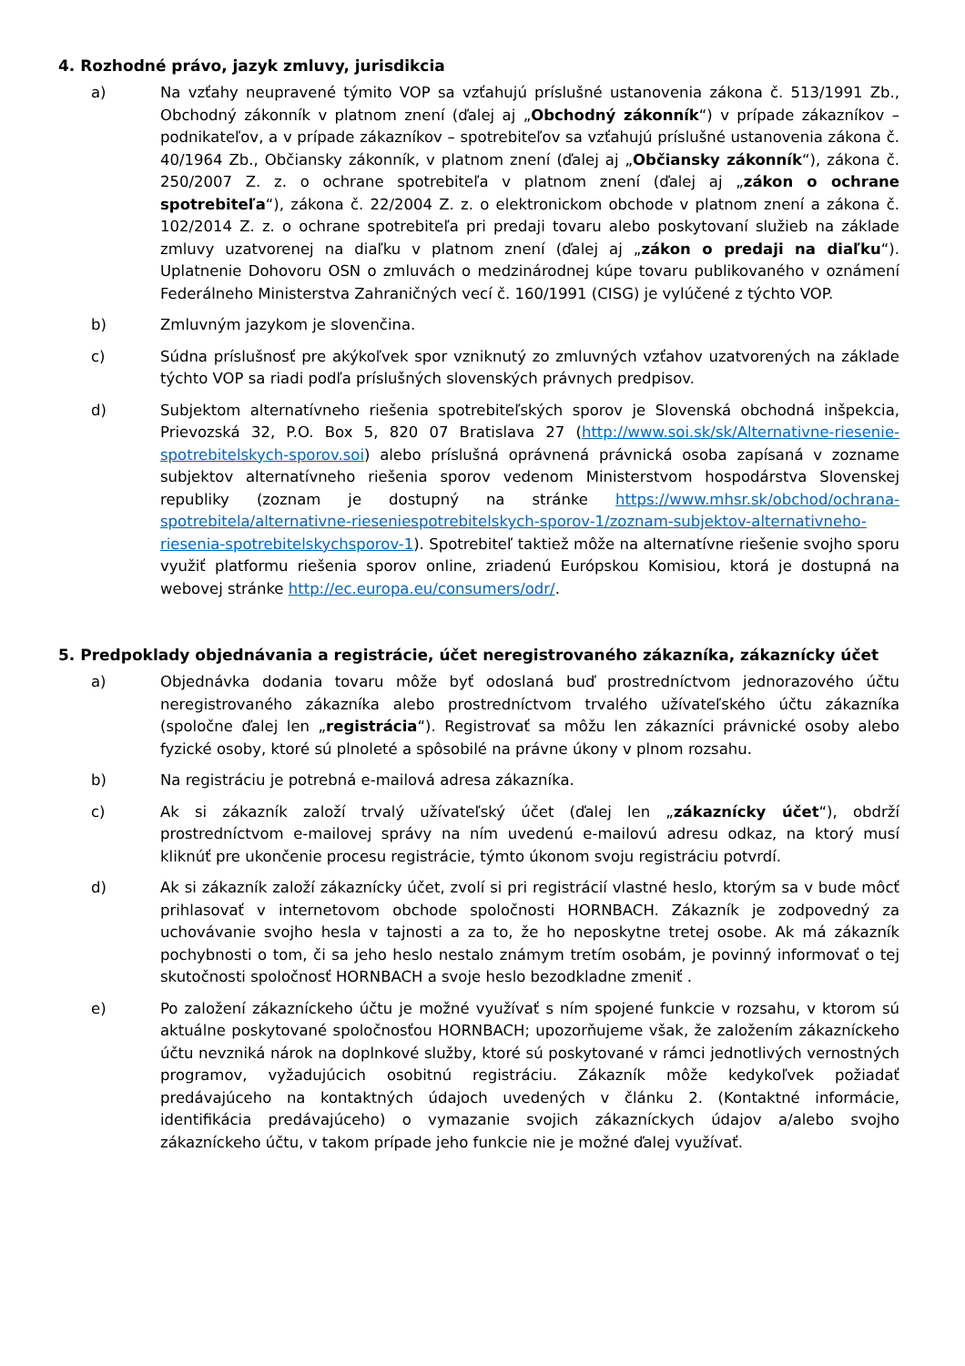4. Rozhodné právo, jazyk zmluvy, jurisdikcia
a) Na vzťahy neupravené týmito VOP sa vzťahujú príslušné ustanovenia zákona č. 513/1991 Zb., Obchodný zákonník v platnom znení (ďalej aj „Obchodný zákonník“) v prípade zákazníkov – podnikateľov, a v prípade zákazníkov – spotrebiteľov sa vzťahujú príslušné ustanovenia zákona č. 40/1964 Zb., Občiansky zákonník, v platnom znení (ďalej aj „Občiansky zákonník“), zákona č. 250/2007 Z. z. o ochrane spotrebiteľa v platnom znení (ďalej aj „zákon o ochrane spotrebiteľa“), zákona č. 22/2004 Z. z. o elektronickom obchode v platnom znení a zákona č. 102/2014 Z. z. o ochrane spotrebiteľa pri predaji tovaru alebo poskytovaní služieb na základe zmluvy uzatvorenej na diaľku v platnom znení (ďalej aj „zákon o predaji na diaľku“). Uplatnenie Dohovoru OSN o zmluvách o medzinárodnej kúpe tovaru publikovaného v oznámení Federálneho Ministerstva Zahraničných vecí č. 160/1991 (CISG) je vylúčené z týchto VOP.
b) Zmluvným jazykom je slovenčina.
c) Súdna príslušnosť pre akýkoľvek spor vzniknutý zo zmluvných vzťahov uzatvorených na základe týchto VOP sa riadi podľa príslušných slovenských právnych predpisov.
d) Subjektom alternatívneho riešenia spotrebiteľských sporov je Slovenská obchodná inšpekcia, Prievozská 32, P.O. Box 5, 820 07 Bratislava 27 (http://www.soi.sk/sk/Alternativne-riesenie-spotrebitelskych-sporov.soi) alebo príslušná oprávnená právnická osoba zapísaná v zozname subjektov alternatívneho riešenia sporov vedenom Ministerstvom hospodárstva Slovenskej republiky (zoznam je dostupný na stránke https://www.mhsr.sk/obchod/ochrana-spotrebitela/alternativne-rieseniespotrebitelskych-sporov-1/zoznam-subjektov-alternativneho-riesenia-spotrebitelskychsporov-1). Spotrebiteľ taktiež môže na alternatívne riešenie svojho sporu využiť platformu riešenia sporov online, zriadenú Európskou Komisiou, ktorá je dostupná na webovej stránke http://ec.europa.eu/consumers/odr/.
5. Predpoklady objednávania a registrácie, účet neregistrovaného zákazníka, zákaznícky účet
a) Objednávka dodania tovaru môže byť odoslaná buď prostredníctvom jednorazového účtu neregistrovaného zákazníka alebo prostredníctvom trvalého užívateľského účtu zákazníka (spoločne ďalej len „registrácia“). Registrovať sa môžu len zákazníci právnické osoby alebo fyzické osoby, ktoré sú plnoleté a spôsobilé na právne úkony v plnom rozsahu.
b) Na registráciu je potrebná e-mailová adresa zákazníka.
c) Ak si zákazník založí trvalý užívateľský účet (ďalej len „zákaznícky účet“), obdrží prostredníctvom e-mailovej správy na ním uvedenú e-mailovú adresu odkaz, na ktorý musí kliknúť pre ukončenie procesu registrácie, týmto úkonom svoju registráciu potvrdí.
d) Ak si zákazník založí zákaznícky účet, zvolí si pri registrácií vlastné heslo, ktorým sa v bude môcť prihlasovať v internetovom obchode spoločnosti HORNBACH. Zákazník je zodpovedný za uchovávanie svojho hesla v tajnosti a za to, že ho neposkytne tretej osobe. Ak má zákazník pochybnosti o tom, či sa jeho heslo nestalo známym tretím osobám, je povinný informovať o tej skutočnosti spoločnosť HORNBACH a svoje heslo bezodkladne zmeniť .
e) Po založení zákazníckeho účtu je možné využívať s ním spojené funkcie v rozsahu, v ktorom sú aktuálne poskytované spoločnosťou HORNBACH; upozorňujeme však, že založením zákazníckeho účtu nevzniká nárok na doplnkové služby, ktoré sú poskytované v rámci jednotlivých vernostných programov, vyžadujúcich osobitnú registráciu. Zákazník môže kedykoľvek požiadať predávajúceho na kontaktných údajoch uvedených v článku 2. (Kontaktné informácie, identifikácia predávajúceho) o vymazanie svojich zákazníckych údajov a/alebo svojho zákazníckeho účtu, v takom prípade jeho funkcie nie je možné ďalej využívať.